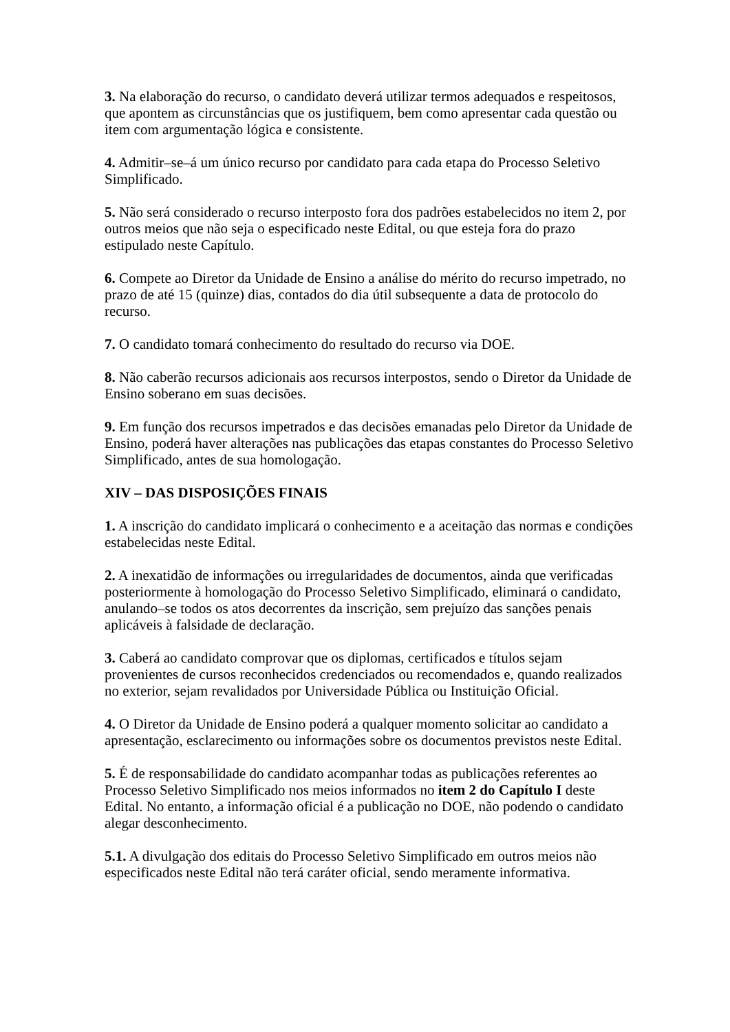3. Na elaboração do recurso, o candidato deverá utilizar termos adequados e respeitosos, que apontem as circunstâncias que os justifiquem, bem como apresentar cada questão ou item com argumentação lógica e consistente.
4. Admitir–se–á um único recurso por candidato para cada etapa do Processo Seletivo Simplificado.
5. Não será considerado o recurso interposto fora dos padrões estabelecidos no item 2, por outros meios que não seja o especificado neste Edital, ou que esteja fora do prazo estipulado neste Capítulo.
6. Compete ao Diretor da Unidade de Ensino a análise do mérito do recurso impetrado, no prazo de até 15 (quinze) dias, contados do dia útil subsequente a data de protocolo do recurso.
7. O candidato tomará conhecimento do resultado do recurso via DOE.
8. Não caberão recursos adicionais aos recursos interpostos, sendo o Diretor da Unidade de Ensino soberano em suas decisões.
9. Em função dos recursos impetrados e das decisões emanadas pelo Diretor da Unidade de Ensino, poderá haver alterações nas publicações das etapas constantes do Processo Seletivo Simplificado, antes de sua homologação.
XIV – DAS DISPOSIÇÕES FINAIS
1. A inscrição do candidato implicará o conhecimento e a aceitação das normas e condições estabelecidas neste Edital.
2. A inexatidão de informações ou irregularidades de documentos, ainda que verificadas posteriormente à homologação do Processo Seletivo Simplificado, eliminará o candidato, anulando–se todos os atos decorrentes da inscrição, sem prejuízo das sanções penais aplicáveis à falsidade de declaração.
3. Caberá ao candidato comprovar que os diplomas, certificados e títulos sejam provenientes de cursos reconhecidos credenciados ou recomendados e, quando realizados no exterior, sejam revalidados por Universidade Pública ou Instituição Oficial.
4. O Diretor da Unidade de Ensino poderá a qualquer momento solicitar ao candidato a apresentação, esclarecimento ou informações sobre os documentos previstos neste Edital.
5. É de responsabilidade do candidato acompanhar todas as publicações referentes ao Processo Seletivo Simplificado nos meios informados no item 2 do Capítulo I deste Edital. No entanto, a informação oficial é a publicação no DOE, não podendo o candidato alegar desconhecimento.
5.1. A divulgação dos editais do Processo Seletivo Simplificado em outros meios não especificados neste Edital não terá caráter oficial, sendo meramente informativa.